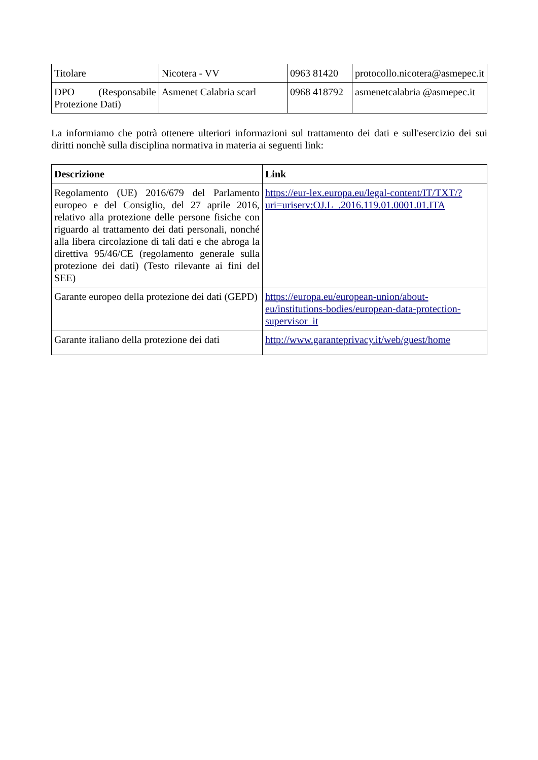| Titolare | Nicotera - VV | 0963 81420 | protocollo.nicotera@asmepec.it |
| DPO (Responsabile Protezione Dati) | Asmenet Calabria scarl | 0968 418792 | asmenetcalabria @asmepec.it |
La informiamo che potrà ottenere ulteriori informazioni sul trattamento dei dati e sull'esercizio dei sui diritti nonchè sulla disciplina normativa in materia ai seguenti link:
| Descrizione | Link |
| --- | --- |
| Regolamento (UE) 2016/679 del Parlamento europeo e del Consiglio, del 27 aprile 2016, relativo alla protezione delle persone fisiche con riguardo al trattamento dei dati personali, nonché alla libera circolazione di tali dati e che abroga la direttiva 95/46/CE (regolamento generale sulla protezione dei dati) (Testo rilevante ai fini del SEE) | https://eur-lex.europa.eu/legal-content/IT/TXT/?uri=uriserv:OJ.L_.2016.119.01.0001.01.ITA |
| Garante europeo della protezione dei dati (GEPD) | https://europa.eu/european-union/about-eu/institutions-bodies/european-data-protection-supervisor_it |
| Garante italiano della protezione dei dati | http://www.garanteprivacy.it/web/guest/home |